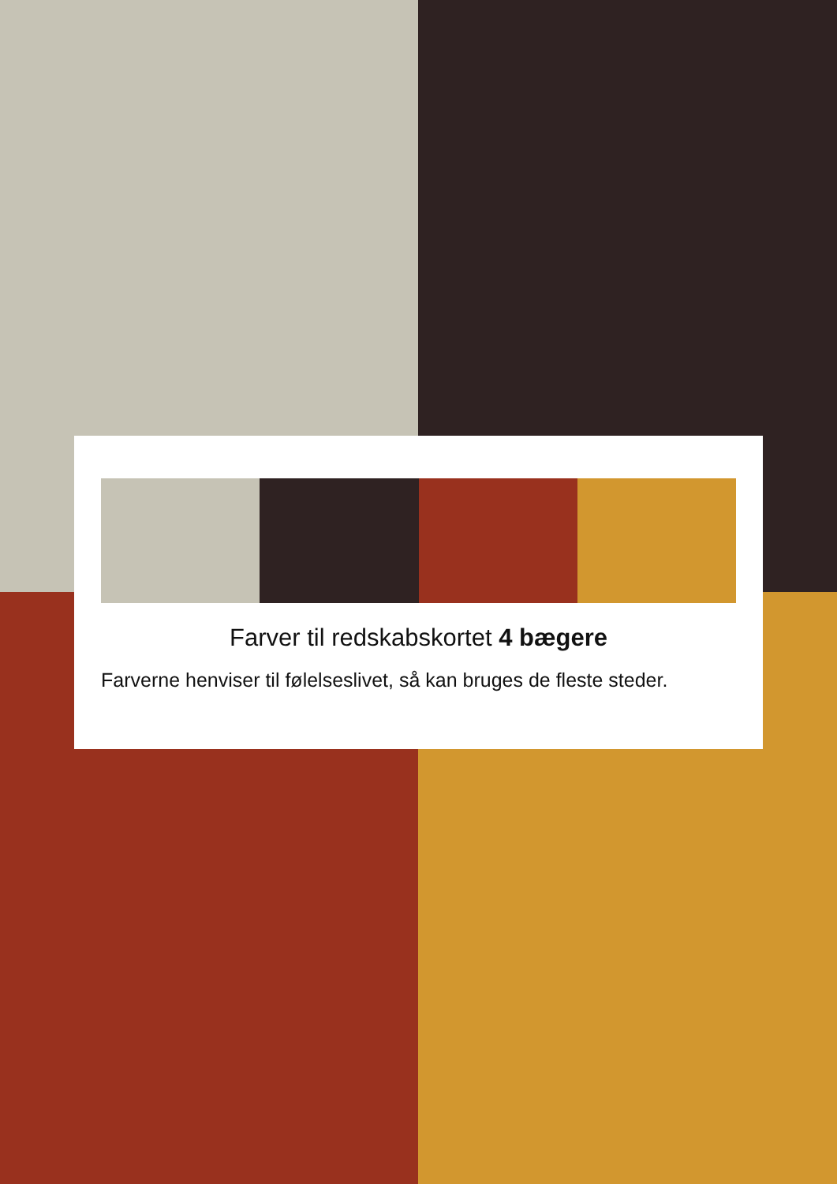Farver til redskabskortet 4 bægere
Farverne henviser til følelseslivet, så kan bruges de fleste steder.